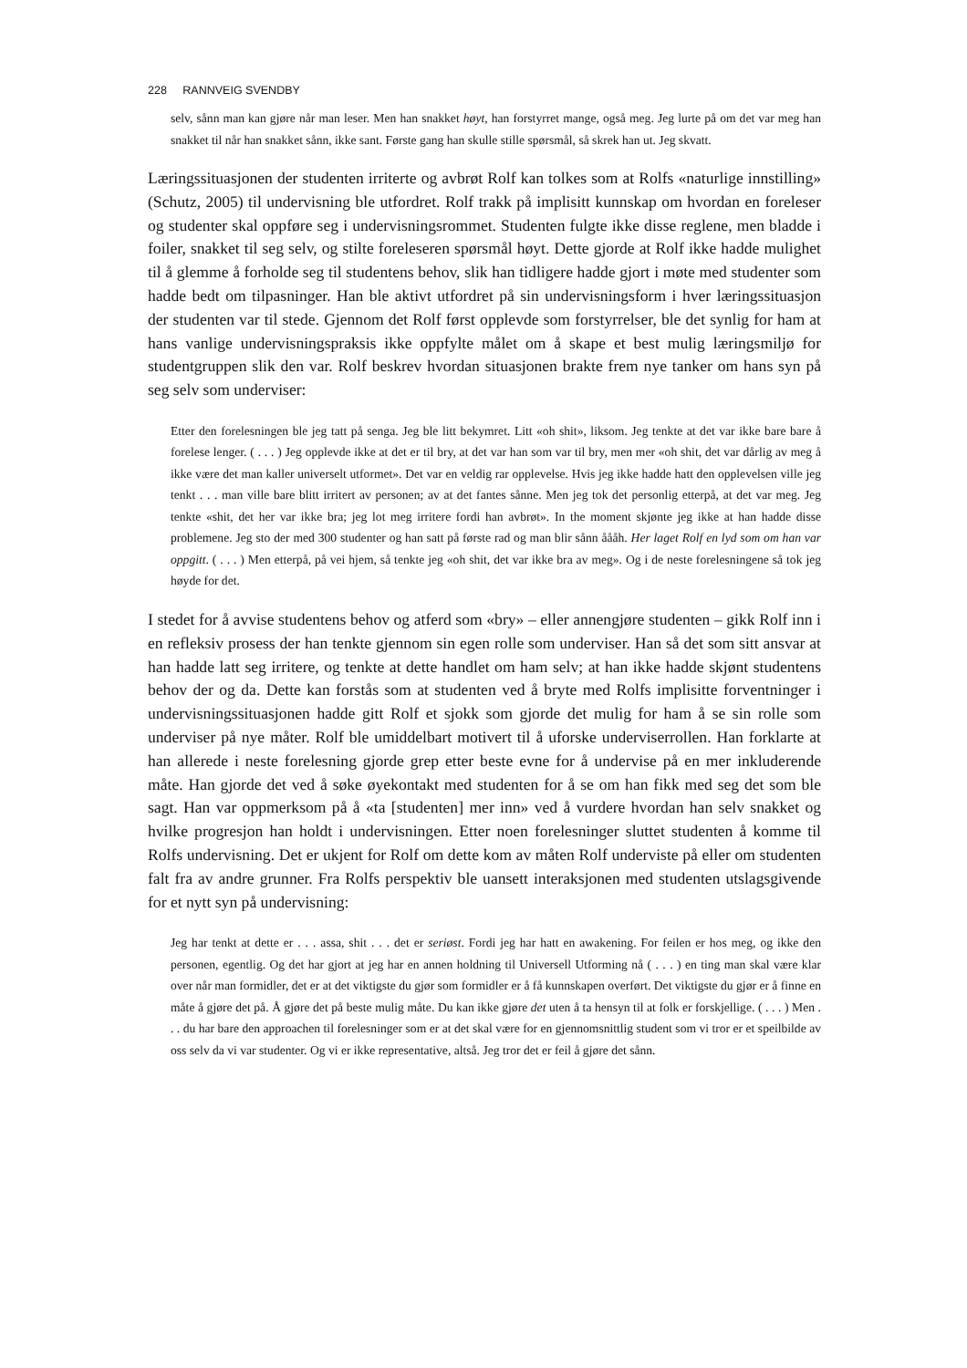228 RANNVEIG SVENDBY
selv, sånn man kan gjøre når man leser. Men han snakket høyt, han forstyrret mange, også meg. Jeg lurte på om det var meg han snakket til når han snakket sånn, ikke sant. Første gang han skulle stille spørsmål, så skrek han ut. Jeg skvatt.
Læringssituasjonen der studenten irriterte og avbrøt Rolf kan tolkes som at Rolfs «naturlige innstilling» (Schutz, 2005) til undervisning ble utfordret. Rolf trakk på implisitt kunnskap om hvordan en foreleser og studenter skal oppføre seg i undervisningsrommet. Studenten fulgte ikke disse reglene, men bladde i foiler, snakket til seg selv, og stilte foreleseren spørsmål høyt. Dette gjorde at Rolf ikke hadde mulighet til å glemme å forholde seg til studentens behov, slik han tidligere hadde gjort i møte med studenter som hadde bedt om tilpasninger. Han ble aktivt utfordret på sin undervisningsform i hver læringssituasjon der studenten var til stede. Gjennom det Rolf først opplevde som forstyrrelser, ble det synlig for ham at hans vanlige undervisningspraksis ikke oppfylte målet om å skape et best mulig læringsmiljø for studentgruppen slik den var. Rolf beskrev hvordan situasjonen brakte frem nye tanker om hans syn på seg selv som underviser:
Etter den forelesningen ble jeg tatt på senga. Jeg ble litt bekymret. Litt «oh shit», liksom. Jeg tenkte at det var ikke bare bare å forelese lenger. ( . . . ) Jeg opplevde ikke at det er til bry, at det var han som var til bry, men mer «oh shit, det var dårlig av meg å ikke være det man kaller universelt utformet». Det var en veldig rar opplevelse. Hvis jeg ikke hadde hatt den opplevelsen ville jeg tenkt . . . man ville bare blitt irritert av personen; av at det fantes sånne. Men jeg tok det personlig etterpå, at det var meg. Jeg tenkte «shit, det her var ikke bra; jeg lot meg irritere fordi han avbrøt». In the moment skjønte jeg ikke at han hadde disse problemene. Jeg sto der med 300 studenter og han satt på første rad og man blir sånn åååh. Her laget Rolf en lyd som om han var oppgitt. ( . . . ) Men etterpå, på vei hjem, så tenkte jeg «oh shit, det var ikke bra av meg». Og i de neste forelesningene så tok jeg høyde for det.
I stedet for å avvise studentens behov og atferd som «bry» – eller annengjøre studenten – gikk Rolf inn i en refleksiv prosess der han tenkte gjennom sin egen rolle som underviser. Han så det som sitt ansvar at han hadde latt seg irritere, og tenkte at dette handlet om ham selv; at han ikke hadde skjønt studentens behov der og da. Dette kan forstås som at studenten ved å bryte med Rolfs implisitte forventninger i undervisningssituasjonen hadde gitt Rolf et sjokk som gjorde det mulig for ham å se sin rolle som underviser på nye måter. Rolf ble umiddelbart motivert til å uforske underviserrollen. Han forklarte at han allerede i neste forelesning gjorde grep etter beste evne for å undervise på en mer inkluderende måte. Han gjorde det ved å søke øyekontakt med studenten for å se om han fikk med seg det som ble sagt. Han var oppmerksom på å «ta [studenten] mer inn» ved å vurdere hvordan han selv snakket og hvilke progresjon han holdt i undervisningen. Etter noen forelesninger sluttet studenten å komme til Rolfs undervisning. Det er ukjent for Rolf om dette kom av måten Rolf underviste på eller om studenten falt fra av andre grunner. Fra Rolfs perspektiv ble uansett interaksjonen med studenten utslagsgivende for et nytt syn på undervisning:
Jeg har tenkt at dette er . . . assa, shit . . . det er seriøst. Fordi jeg har hatt en awakening. For feilen er hos meg, og ikke den personen, egentlig. Og det har gjort at jeg har en annen holdning til Universell Utforming nå ( . . . ) en ting man skal være klar over når man formidler, det er at det viktigste du gjør som formidler er å få kunnskapen overført. Det viktigste du gjør er å finne en måte å gjøre det på. Å gjøre det på beste mulig måte. Du kan ikke gjøre det uten å ta hensyn til at folk er forskjellige. ( . . . ) Men . . . du har bare den approachen til forelesninger som er at det skal være for en gjennomsnittlig student som vi tror er et speilbilde av oss selv da vi var studenter. Og vi er ikke representative, altså. Jeg tror det er feil å gjøre det sånn.